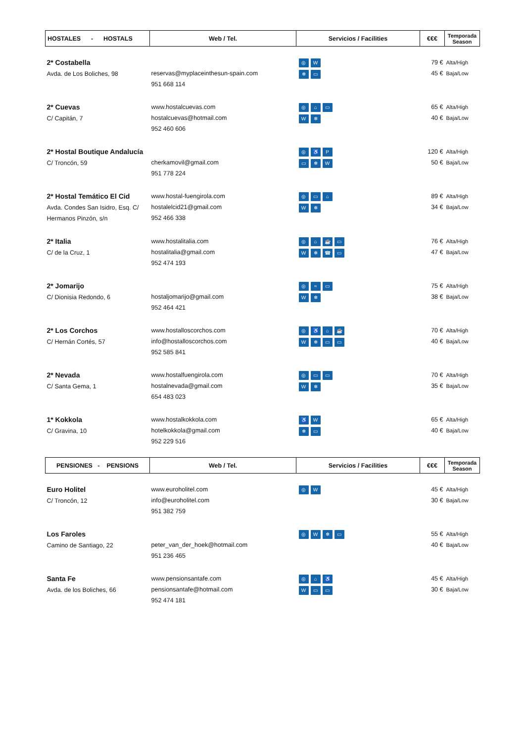| HOSTALES - HOSTALS | Web / Tel. | Servicios / Facilities | €€€ | Temporada Season |
| --- | --- | --- | --- | --- |
| 2* Costabella Avda. de Los Boliches, 98 | reservas@myplaceinthesun-spain.com 951 668 114 | ◎ W ❄ ▭ | 79 € 45 € | Alta/High Baja/Low |
| 2* Cuevas C/ Capitán, 7 | www.hostalcuevas.com hostalcuevas@hotmail.com 952 460 606 | ◎ ⌂ ▭ W ❄ | 65 € 40 € | Alta/High Baja/Low |
| 2* Hostal Boutique Andalucía C/ Troncón, 59 | cherkamovil@gmail.com 951 778 224 | ◎ ♿ P ▭ ❄ W | 120 € 50 € | Alta/High Baja/Low |
| 2* Hostal Temático El Cid Avda. Condes San Isidro, Esq. C/ Hermanos Pinzón, s/n | www.hostal-fuengirola.com hostalelcid21@gmail.com 952 466 338 | ◎ ▭ ⌂ W ❄ | 89 € 34 € | Alta/High Baja/Low |
| 2* Italia C/ de la Cruz, 1 | www.hostalitalia.com hostalitalia@gmail.com 952 474 193 | ◎ ⌂ ☕ ▭ W ❄ ☎ ▭ | 76 € 47 € | Alta/High Baja/Low |
| 2* Jomarijo C/ Dionisia Redondo, 6 | hostaljomarijo@gmail.com 952 464 421 | ◎ ≈ ▭ W ❄ | 75 € 38 € | Alta/High Baja/Low |
| 2* Los Corchos C/ Hernán Cortés, 57 | www.hostalloscorchos.com info@hostalloscorchos.com 952 585 841 | ◎ ♿ ⌂ ☕ W ❄ ▭ ▭ | 70 € 40 € | Alta/High Baja/Low |
| 2* Nevada C/ Santa Gema, 1 | www.hostalfuengirola.com hostalnevada@gmail.com 654 483 023 | ◎ ▭ ▭ W ❄ | 70 € 35 € | Alta/High Baja/Low |
| 1* Kokkola C/ Gravina, 10 | www.hostalkokkola.com hotelkokkola@gmail.com 952 229 516 | ♿ W ❄ ▭ | 65 € 40 € | Alta/High Baja/Low |
| PENSIONES - PENSIONS | Web / Tel. | Servicios / Facilities | €€€ | Temporada Season |
| Euro Holitel C/ Troncón, 12 | www.euroholitel.com info@euroholitel.com 951 382 759 | ◎ W | 45 € 30 € | Alta/High Baja/Low |
| Los Faroles Camino de Santiago, 22 | peter_van_der_hoek@hotmail.com 951 236 465 | ◎ W ❄ ▭ | 55 € 40 € | Alta/High Baja/Low |
| Santa Fe Avda. de los Boliches, 66 | www.pensionsantafe.com pensionsantafe@hotmail.com 952 474 181 | ◎ ⌂ ♿ W ▭ ▭ | 45 € 30 € | Alta/High Baja/Low |